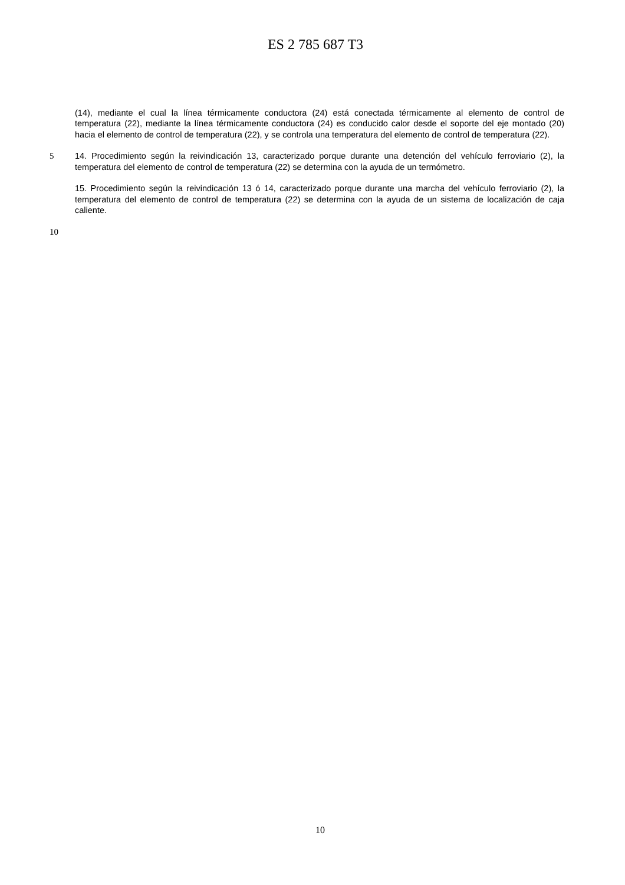ES 2 785 687 T3
(14), mediante el cual la línea térmicamente conductora (24) está conectada térmicamente al elemento de control de temperatura (22), mediante la línea térmicamente conductora (24) es conducido calor desde el soporte del eje montado (20) hacia el elemento de control de temperatura (22), y se controla una temperatura del elemento de control de temperatura (22).
5 14. Procedimiento según la reivindicación 13, caracterizado porque durante una detención del vehículo ferroviario (2), la temperatura del elemento de control de temperatura (22) se determina con la ayuda de un termómetro.
15. Procedimiento según la reivindicación 13 ó 14, caracterizado porque durante una marcha del vehículo ferroviario (2), la temperatura del elemento de control de temperatura (22) se determina con la ayuda de un sistema de localización de caja caliente.
10
10